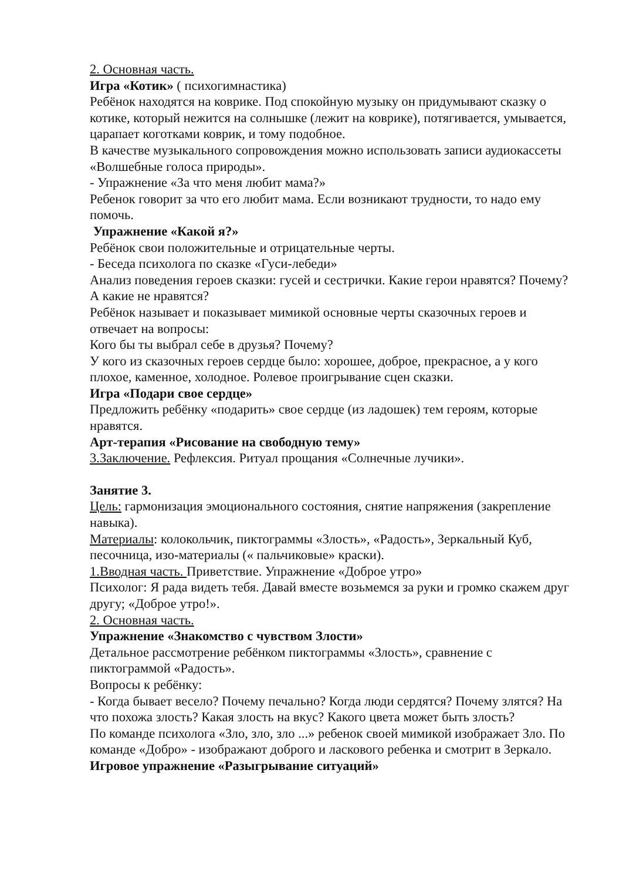2. Основная часть.
Игра «Котик» ( психогимнастика)
Ребёнок находятся на коврике. Под спокойную музыку он придумывают сказку о котике, который нежится на солнышке (лежит на коврике), потягивается, умывается, царапает коготками коврик, и тому подобное.
В качестве музыкального сопровождения можно использовать записи аудиокассеты «Волшебные голоса природы».
- Упражнение «За что меня любит мама?»
Ребенок говорит за что его любит мама. Если возникают трудности, то надо ему помочь.
Упражнение «Какой я?»
Ребёнок свои положительные и отрицательные черты.
- Беседа психолога по сказке «Гуси-лебеди»
Анализ поведения героев сказки: гусей и сестрички. Какие герои нравятся? Почему? А какие не нравятся?
Ребёнок называет и показывает мимикой основные черты сказочных героев и отвечает на вопросы:
Кого бы ты выбрал себе в друзья? Почему?
У кого из сказочных героев сердце было: хорошее, доброе, прекрасное, а у кого плохое, каменное, холодное. Ролевое проигрывание сцен сказки.
Игра «Подари свое сердце»
Предложить ребёнку «подарить» свое сердце (из ладошек) тем героям, которые нравятся.
Арт-терапия «Рисование на свободную тему»
3.Заключение. Рефлексия. Ритуал прощания «Солнечные лучики».
Занятие 3.
Цель: гармонизация эмоционального состояния, снятие напряжения (закрепление навыка).
Материалы: колокольчик, пиктограммы «Злость», «Радость», Зеркальный Куб, песочница, изо-материалы (« пальчиковые» краски).
1.Вводная часть. Приветствие. Упражнение «Доброе утро»
Психолог: Я рада видеть тебя. Давай вместе возьмемся за руки и громко скажем друг другу; «Доброе утро!».
2. Основная часть.
Упражнение «Знакомство с чувством Злости»
Детальное рассмотрение ребёнком пиктограммы «Злость», сравнение с пиктограммой «Радость».
Вопросы к ребёнку:
- Когда бывает весело? Почему печально? Когда люди сердятся? Почему злятся? На что похожа злость? Какая злость на вкус? Какого цвета может быть злость?
По команде психолога «Зло, зло, зло ...» ребенок своей мимикой изображает Зло. По команде «Добро» - изображают доброго и ласкового ребенка и смотрит в Зеркало.
Игровое упражнение «Разыгрывание ситуаций»